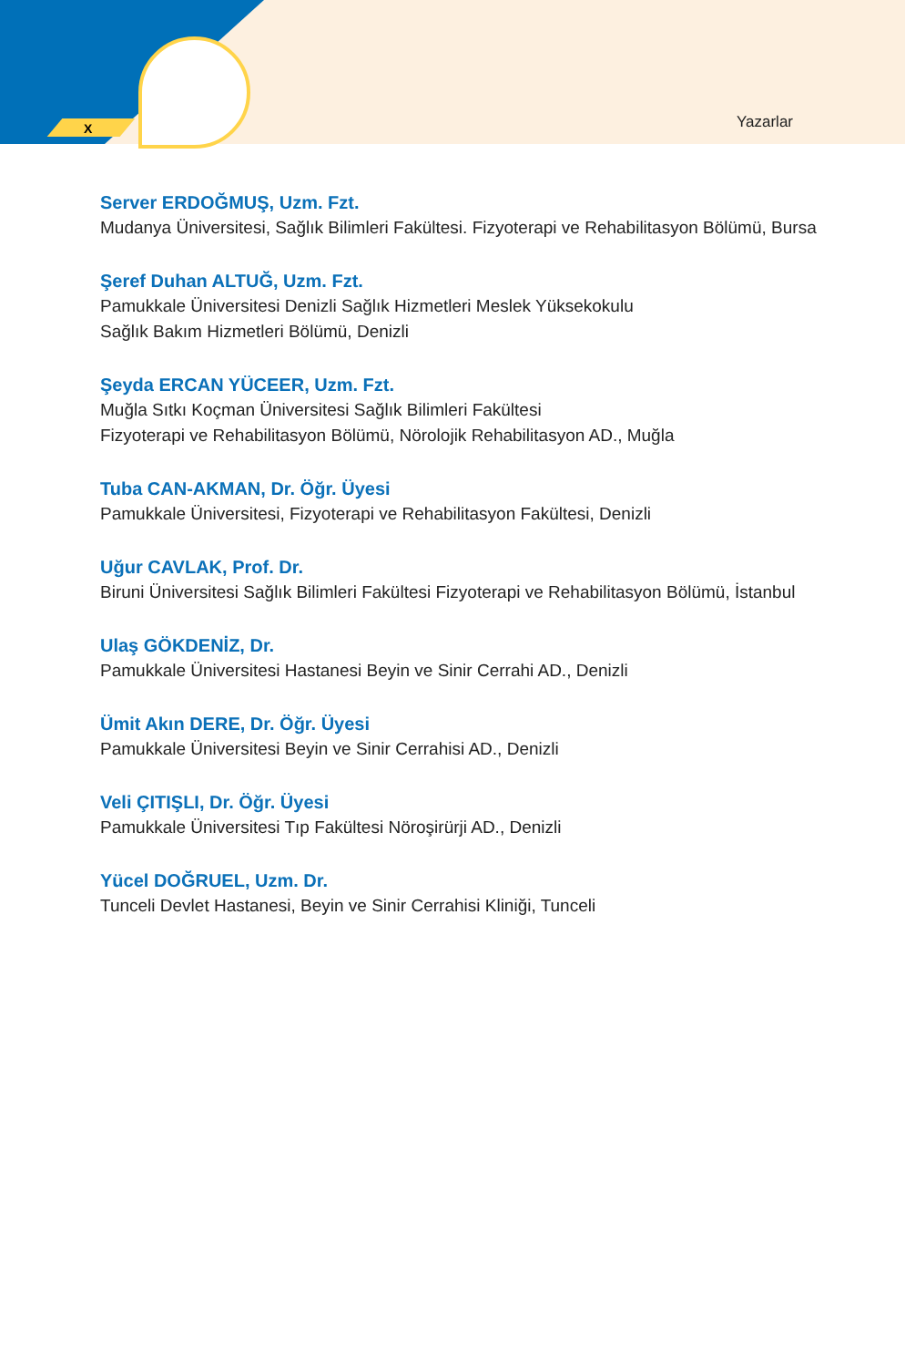X Yazarlar
Server ERDOĞMUŞ, Uzm. Fzt.
Mudanya Üniversitesi, Sağlık Bilimleri Fakültesi. Fizyoterapi ve Rehabilitasyon Bölümü, Bursa
Şeref Duhan ALTUĞ, Uzm. Fzt.
Pamukkale Üniversitesi Denizli Sağlık Hizmetleri Meslek Yüksekokulu
Sağlık Bakım Hizmetleri Bölümü, Denizli
Şeyda ERCAN YÜCEER, Uzm. Fzt.
Muğla Sıtkı Koçman Üniversitesi Sağlık Bilimleri Fakültesi
Fizyoterapi ve Rehabilitasyon Bölümü, Nörolojik Rehabilitasyon AD., Muğla
Tuba CAN-AKMAN, Dr. Öğr. Üyesi
Pamukkale Üniversitesi, Fizyoterapi ve Rehabilitasyon Fakültesi, Denizli
Uğur CAVLAK, Prof. Dr.
Biruni Üniversitesi Sağlık Bilimleri Fakültesi Fizyoterapi ve Rehabilitasyon Bölümü, İstanbul
Ulaş GÖKDENİZ, Dr.
Pamukkale Üniversitesi Hastanesi Beyin ve Sinir Cerrahi AD., Denizli
Ümit Akın DERE, Dr. Öğr. Üyesi
Pamukkale Üniversitesi Beyin ve Sinir Cerrahisi AD., Denizli
Veli ÇITIŞLI, Dr. Öğr. Üyesi
Pamukkale Üniversitesi Tıp Fakültesi Nöroşirürji AD., Denizli
Yücel DOĞRUEL, Uzm. Dr.
Tunceli Devlet Hastanesi, Beyin ve Sinir Cerrahisi Kliniği, Tunceli